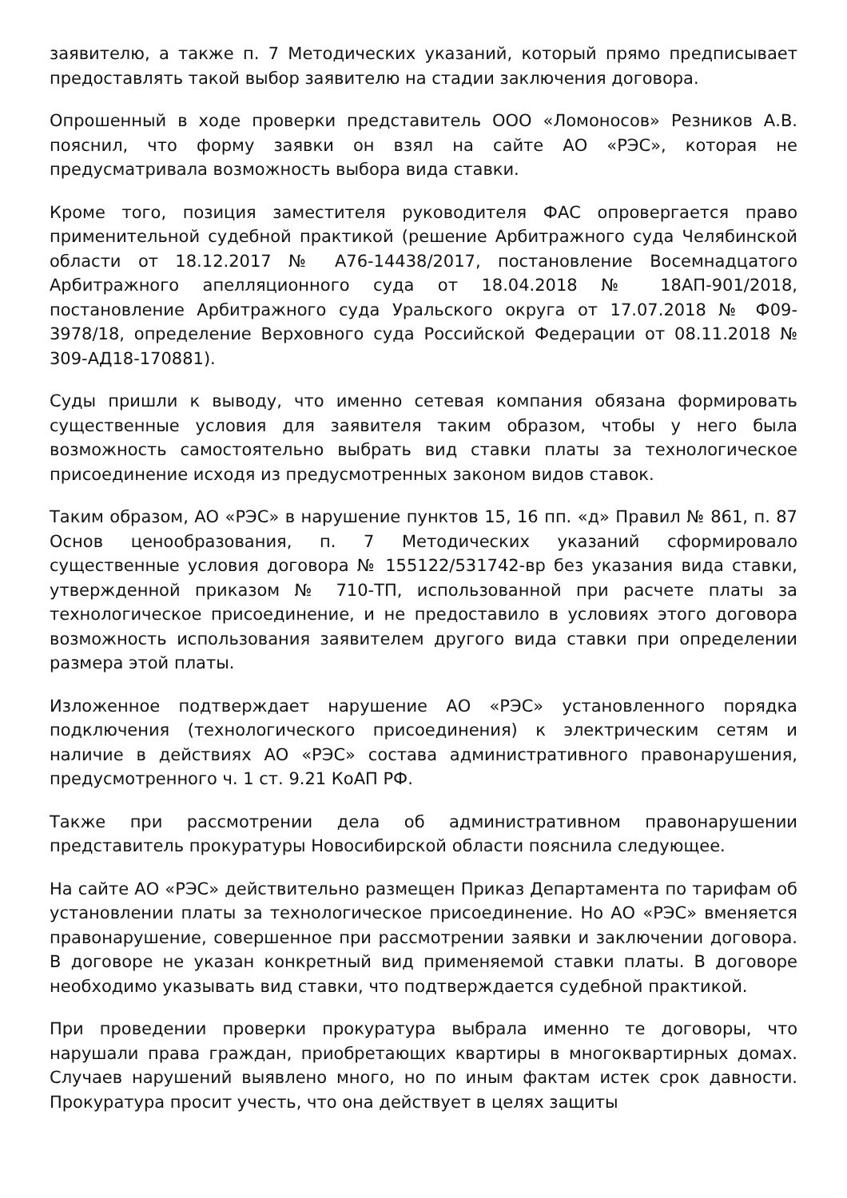заявителю, а также п. 7 Методических указаний, который прямо предписывает предоставлять такой выбор заявителю на стадии заключения договора.
Опрошенный в ходе проверки представитель ООО «Ломоносов» Резников А.В. пояснил, что форму заявки он взял на сайте АО «РЭС», которая не предусматривала возможность выбора вида ставки.
Кроме того, позиция заместителя руководителя ФАС опровергается право применительной судебной практикой (решение Арбитражного суда Челябинской области от 18.12.2017 № А76-14438/2017, постановление Восемнадцатого Арбитражного апелляционного суда от 18.04.2018 № 18АП-901/2018, постановление Арбитражного суда Уральского округа от 17.07.2018 № Ф09-3978/18, определение Верховного суда Российской Федерации от 08.11.2018 № 309-АД18-170881).
Суды пришли к выводу, что именно сетевая компания обязана формировать существенные условия для заявителя таким образом, чтобы у него была возможность самостоятельно выбрать вид ставки платы за технологическое присоединение исходя из предусмотренных законом видов ставок.
Таким образом, АО «РЭС» в нарушение пунктов 15, 16 пп. «д» Правил № 861, п. 87 Основ ценообразования, п. 7 Методических указаний сформировало существенные условия договора № 155122/531742-вр без указания вида ставки, утвержденной приказом № 710-ТП, использованной при расчете платы за технологическое присоединение, и не предоставило в условиях этого договора возможность использования заявителем другого вида ставки при определении размера этой платы.
Изложенное подтверждает нарушение АО «РЭС» установленного порядка подключения (технологического присоединения) к электрическим сетям и наличие в действиях АО «РЭС» состава административного правонарушения, предусмотренного ч. 1 ст. 9.21 КоАП РФ.
Также при рассмотрении дела об административном правонарушении представитель прокуратуры Новосибирской области пояснила следующее.
На сайте АО «РЭС» действительно размещен Приказ Департамента по тарифам об установлении платы за технологическое присоединение. Но АО «РЭС» вменяется правонарушение, совершенное при рассмотрении заявки и заключении договора. В договоре не указан конкретный вид применяемой ставки платы. В договоре необходимо указывать вид ставки, что подтверждается судебной практикой.
При проведении проверки прокуратура выбрала именно те договоры, что нарушали права граждан, приобретающих квартиры в многоквартирных домах. Случаев нарушений выявлено много, но по иным фактам истек срок давности. Прокуратура просит учесть, что она действует в целях защиты